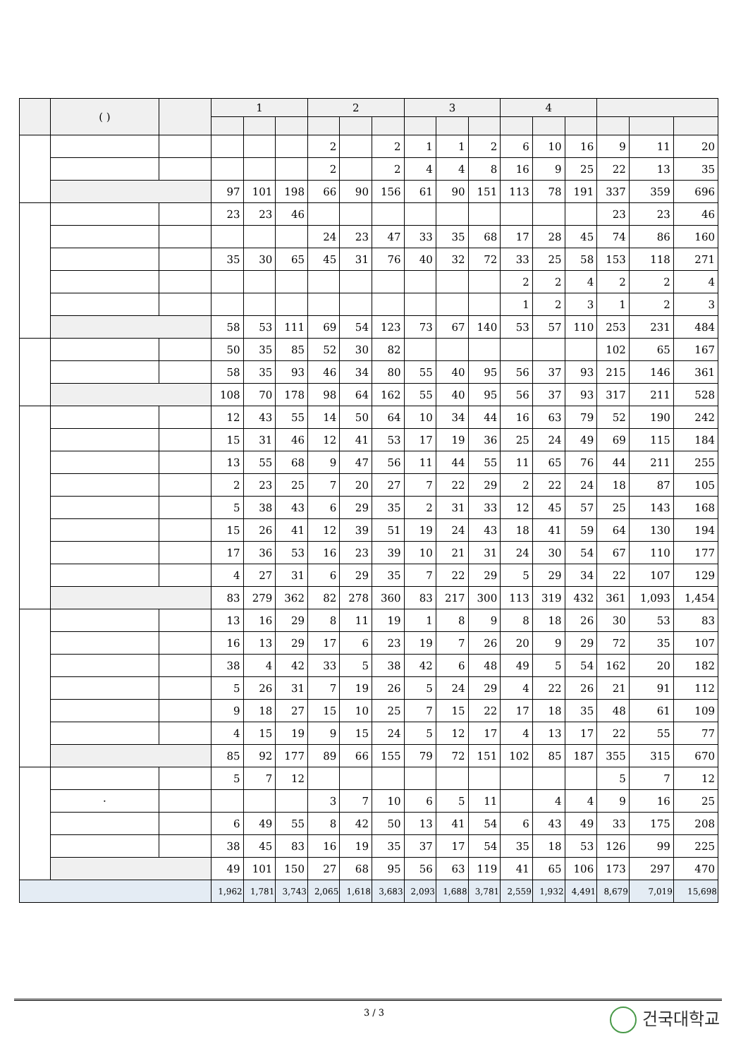| | ( ) | | 1 | | | 2 | | | 3 | | | 4 | | | | | |
| --- | --- | --- | --- | --- | --- | --- | --- | --- | --- | --- | --- | --- | --- | --- | --- | --- | --- |
| | | | | | | 2 | | 2 | 1 | 1 | 2 | 6 | 10 | 16 | 9 | 11 | 20 |
| | | | | | | 2 | | 2 | 4 | 4 | 8 | 16 | 9 | 25 | 22 | 13 | 35 |
| | | | 97 | 101 | 198 | 66 | 90 | 156 | 61 | 90 | 151 | 113 | 78 | 191 | 337 | 359 | 696 |
| | | | 23 | 23 | 46 | | | | | | | | | | 23 | 23 | 46 |
| | | | | | | 24 | 23 | 47 | 33 | 35 | 68 | 17 | 28 | 45 | 74 | 86 | 160 |
| | | | 35 | 30 | 65 | 45 | 31 | 76 | 40 | 32 | 72 | 33 | 25 | 58 | 153 | 118 | 271 |
| | | | | | | | | | | | | 2 | 2 | 4 | 2 | 2 | 4 |
| | | | | | | | | | | | | 1 | 2 | 3 | 1 | 2 | 3 |
| | | | 58 | 53 | 111 | 69 | 54 | 123 | 73 | 67 | 140 | 53 | 57 | 110 | 253 | 231 | 484 |
| | | | 50 | 35 | 85 | 52 | 30 | 82 | | | | | | | 102 | 65 | 167 |
| | | | 58 | 35 | 93 | 46 | 34 | 80 | 55 | 40 | 95 | 56 | 37 | 93 | 215 | 146 | 361 |
| | | | 108 | 70 | 178 | 98 | 64 | 162 | 55 | 40 | 95 | 56 | 37 | 93 | 317 | 211 | 528 |
| | | | 12 | 43 | 55 | 14 | 50 | 64 | 10 | 34 | 44 | 16 | 63 | 79 | 52 | 190 | 242 |
| | | | 15 | 31 | 46 | 12 | 41 | 53 | 17 | 19 | 36 | 25 | 24 | 49 | 69 | 115 | 184 |
| | | | 13 | 55 | 68 | 9 | 47 | 56 | 11 | 44 | 55 | 11 | 65 | 76 | 44 | 211 | 255 |
| | | | 2 | 23 | 25 | 7 | 20 | 27 | 7 | 22 | 29 | 2 | 22 | 24 | 18 | 87 | 105 |
| | | | 5 | 38 | 43 | 6 | 29 | 35 | 2 | 31 | 33 | 12 | 45 | 57 | 25 | 143 | 168 |
| | | | 15 | 26 | 41 | 12 | 39 | 51 | 19 | 24 | 43 | 18 | 41 | 59 | 64 | 130 | 194 |
| | | | 17 | 36 | 53 | 16 | 23 | 39 | 10 | 21 | 31 | 24 | 30 | 54 | 67 | 110 | 177 |
| | | | 4 | 27 | 31 | 6 | 29 | 35 | 7 | 22 | 29 | 5 | 29 | 34 | 22 | 107 | 129 |
| | | | 83 | 279 | 362 | 82 | 278 | 360 | 83 | 217 | 300 | 113 | 319 | 432 | 361 | 1,093 | 1,454 |
| | | | 13 | 16 | 29 | 8 | 11 | 19 | 1 | 8 | 9 | 8 | 18 | 26 | 30 | 53 | 83 |
| | | | 16 | 13 | 29 | 17 | 6 | 23 | 19 | 7 | 26 | 20 | 9 | 29 | 72 | 35 | 107 |
| | | | 38 | 4 | 42 | 33 | 5 | 38 | 42 | 6 | 48 | 49 | 5 | 54 | 162 | 20 | 182 |
| | | | 5 | 26 | 31 | 7 | 19 | 26 | 5 | 24 | 29 | 4 | 22 | 26 | 21 | 91 | 112 |
| | | | 9 | 18 | 27 | 15 | 10 | 25 | 7 | 15 | 22 | 17 | 18 | 35 | 48 | 61 | 109 |
| | | | 4 | 15 | 19 | 9 | 15 | 24 | 5 | 12 | 17 | 4 | 13 | 17 | 22 | 55 | 77 |
| | | | 85 | 92 | 177 | 89 | 66 | 155 | 79 | 72 | 151 | 102 | 85 | 187 | 355 | 315 | 670 |
| | | | 5 | 7 | 12 | | | | | | | | | | 5 | 7 | 12 |
| | · | | | | | 3 | 7 | 10 | 6 | 5 | 11 | | 4 | 4 | 9 | 16 | 25 |
| | | | 6 | 49 | 55 | 8 | 42 | 50 | 13 | 41 | 54 | 6 | 43 | 49 | 33 | 175 | 208 |
| | | | 38 | 45 | 83 | 16 | 19 | 35 | 37 | 17 | 54 | 35 | 18 | 53 | 126 | 99 | 225 |
| | | | 49 | 101 | 150 | 27 | 68 | 95 | 56 | 63 | 119 | 41 | 65 | 106 | 173 | 297 | 470 |
| | | | 1,962 | 1,781 | 3,743 | 2,065 | 1,618 | 3,683 | 2,093 | 1,688 | 3,781 | 2,559 | 1,932 | 4,491 | 8,679 | 7,019 | 15,698 |
3 / 3 건국대학교